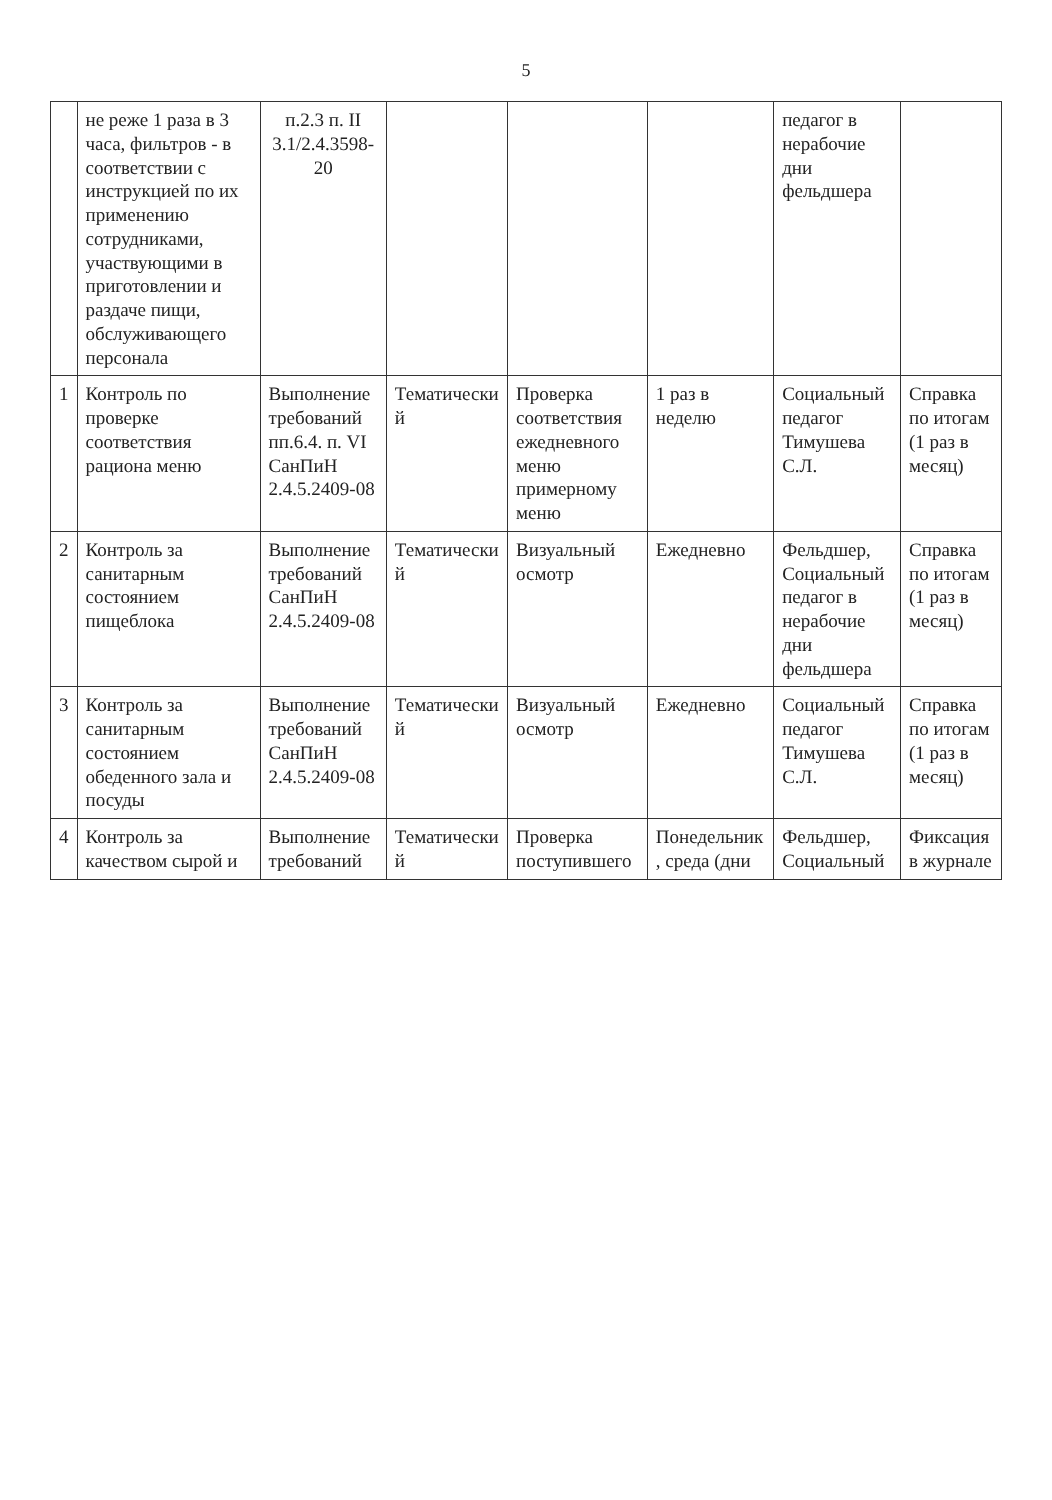5
| | не реже 1 раза в 3 часа, фильтров - в соответствии с инструкцией по их применению сотрудниками, участвующими в приготовлении и раздаче пищи, обслуживающего персонала | п.2.3 п. II 3.1/2.4.3598-20 | | | | педагог в нерабочие дни фельдшера | |
| 1 | Контроль по проверке соответствия рациона меню | Выполнение требований пп.6.4. п. VI СанПиН 2.4.5.2409-08 | Тематически й | Проверка соответствия ежедневного меню примерному меню | 1 раз в неделю | Социальный педагог Тимушева С.Л. | Справка по итогам (1 раз в месяц) |
| 2 | Контроль за санитарным состоянием пищеблока | Выполнение требований СанПиН 2.4.5.2409-08 | Тематически й | Визуальный осмотр | Ежедневно | Фельдшер, Социальный педагог в нерабочие дни фельдшера | Справка по итогам (1 раз в месяц) |
| 3 | Контроль за санитарным состоянием обеденного зала и посуды | Выполнение требований СанПиН 2.4.5.2409-08 | Тематически й | Визуальный осмотр | Ежедневно | Социальный педагог Тимушева С.Л. | Справка по итогам (1 раз в месяц) |
| 4 | Контроль за качеством сырой и | Выполнение требований | Тематически й | Проверка поступившего | Понедельник , среда (дни | Фельдшер, Социальный | Фиксация в журнале |